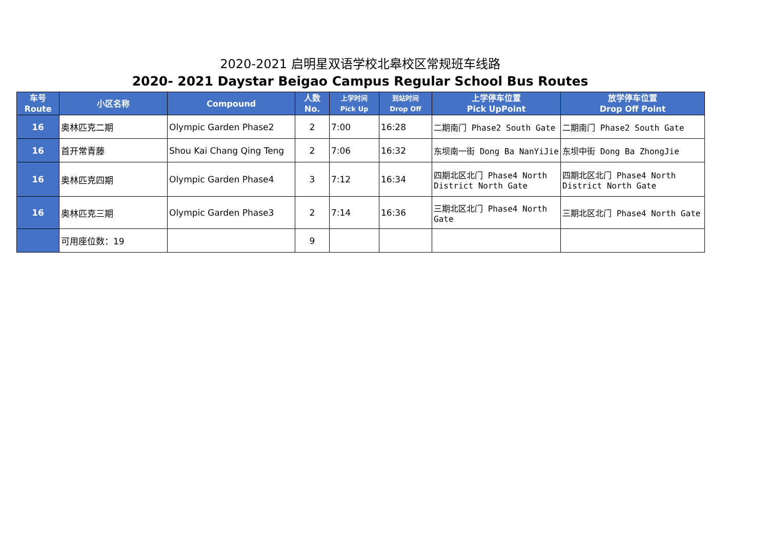2020-2021 启明星双语学校北皋校区常规班车线路
2020- 2021 Daystar Beigao Campus Regular School Bus Routes
| 车号 Route | 小区名称 | Compound | 人数 No. | 上学时间 Pick Up | 到站时间 Drop Off | 上学停车位置 Pick UpPoint | 放学停车位置 Drop Off Point |
| --- | --- | --- | --- | --- | --- | --- | --- |
| 16 | 奥林匹克二期 | Olympic Garden Phase2 | 2 | 7:00 | 16:28 | 二期南门 Phase2 South Gate | 二期南门 Phase2 South Gate |
| 16 | 首开常青藤 | Shou Kai Chang Qing Teng | 2 | 7:06 | 16:32 | 东坝南一街 Dong Ba NanYiJie | 东坝中街 Dong Ba ZhongJie |
| 16 | 奥林匹克四期 | Olympic Garden Phase4 | 3 | 7:12 | 16:34 | 四期北区北门 Phase4 North District North Gate | 四期北区北门 Phase4 North District North Gate |
| 16 | 奥林匹克三期 | Olympic Garden Phase3 | 2 | 7:14 | 16:36 | 三期北区北门 Phase4 North Gate | 三期北区北门 Phase4 North Gate |
| | 可用座位数：19 | | 9 | | | | |